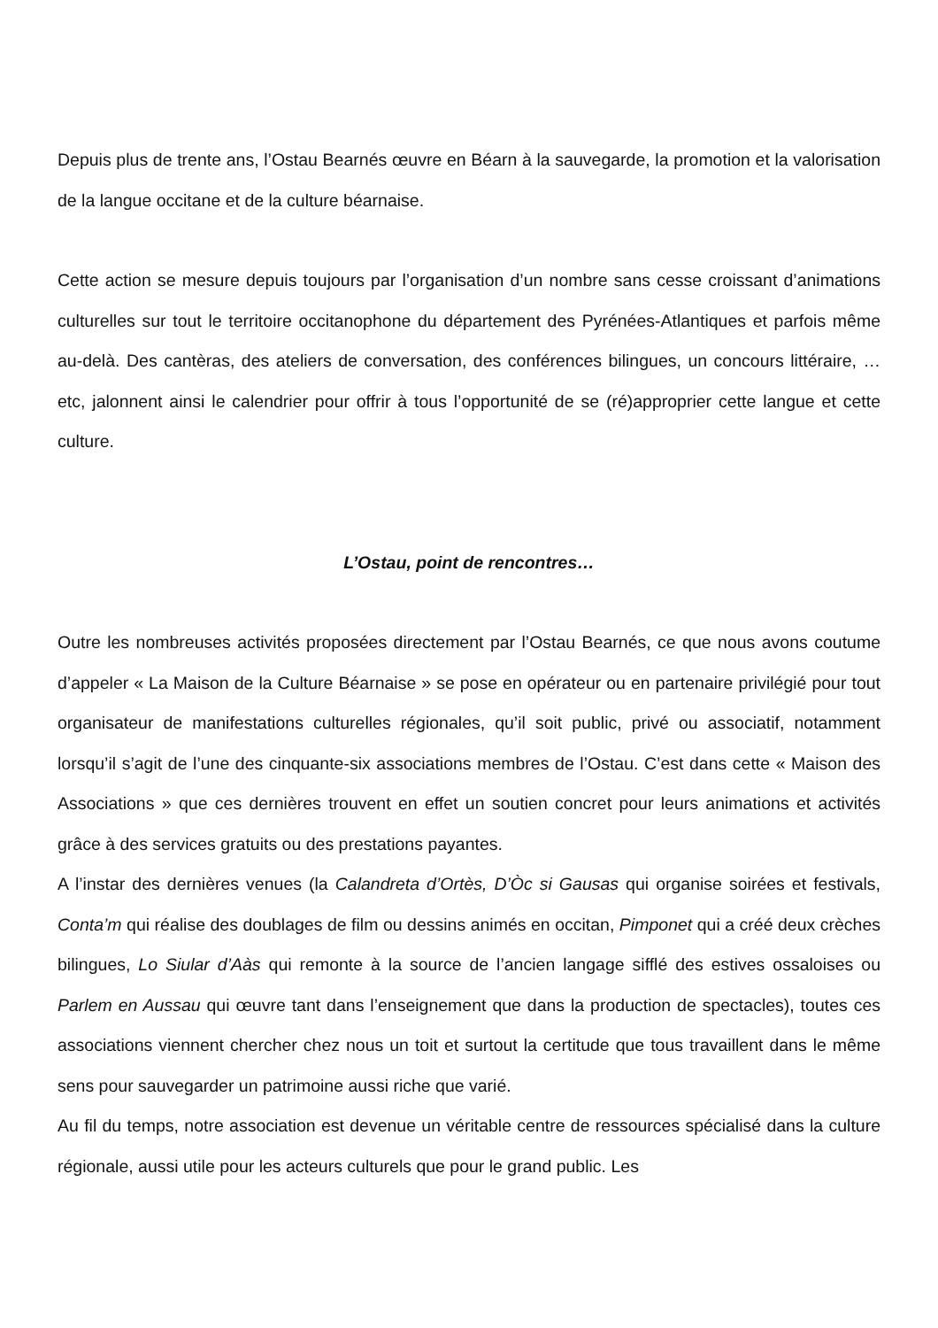Depuis plus de trente ans, l’Ostau Bearnés œuvre en Béarn à la sauvegarde, la promotion et la valorisation de la langue occitane et de la culture béarnaise.
Cette action se mesure depuis toujours par l’organisation d’un nombre sans cesse croissant d’animations culturelles sur tout le territoire occitanophone du département des Pyrénées-Atlantiques et parfois même au-delà. Des cantèras, des ateliers de conversation, des conférences bilingues, un concours littéraire, …etc, jalonnent ainsi le calendrier pour offrir à tous l’opportunité de se (ré)approprier cette langue et cette culture.
L’Ostau, point de rencontres…
Outre les nombreuses activités proposées directement par l’Ostau Bearnés, ce que nous avons coutume d’appeler « La Maison de la Culture Béarnaise » se pose en opérateur ou en partenaire privilégié pour tout organisateur de manifestations culturelles régionales, qu’il soit public, privé ou associatif, notamment lorsqu’il s’agit de l’une des cinquante-six associations membres de l’Ostau. C’est dans cette « Maison des Associations » que ces dernières trouvent en effet un soutien concret pour leurs animations et activités grâce à des services gratuits ou des prestations payantes.
A l’instar des dernières venues (la Calandreta d’Ortès, D’Òc si Gausas qui organise soirées et festivals, Conta’m qui réalise des doublages de film ou dessins animés en occitan, Pimponet qui a créé deux crèches bilingues, Lo Siular d’Aàs qui remonte à la source de l’ancien langage sifflé des estives ossaloises ou Parlem en Aussau qui œuvre tant dans l’enseignement que dans la production de spectacles), toutes ces associations viennent chercher chez nous un toit et surtout la certitude que tous travaillent dans le même sens pour sauvegarder un patrimoine aussi riche que varié.
Au fil du temps, notre association est devenue un véritable centre de ressources spécialisé dans la culture régionale, aussi utile pour les acteurs culturels que pour le grand public. Les